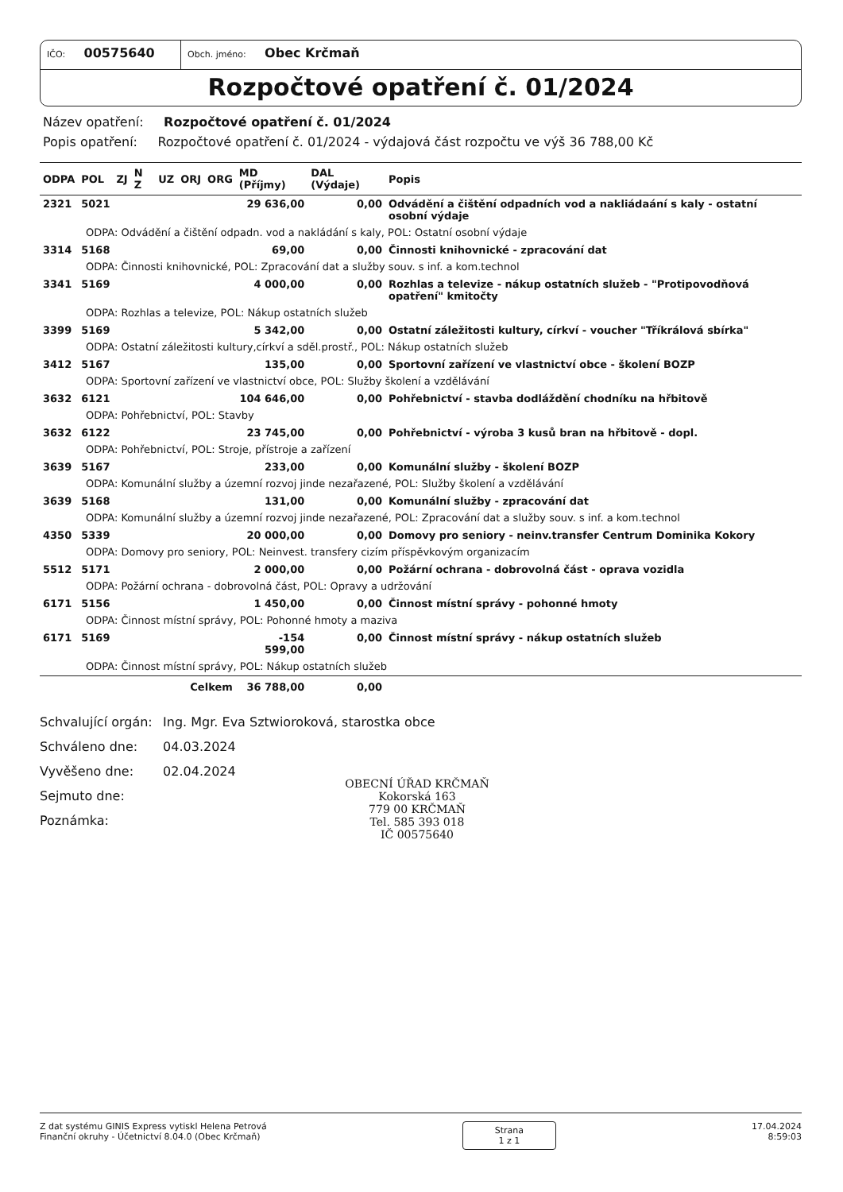IČO: 00575640
Obch. jméno: Obec Krčmaň
Rozpočtové opatření č. 01/2024
Název opatření: Rozpočtové opatření č. 01/2024
Popis opatření: Rozpočtové opatření č. 01/2024 - výdajová část rozpočtu ve výš 36 788,00 Kč
| ODPA | POL | ZJ | N Z | UZ | ORJ | ORG | MD (Příjmy) | DAL (Výdaje) | Popis |
| --- | --- | --- | --- | --- | --- | --- | --- | --- | --- |
| 2321 | 5021 | | | | | | 29 636,00 | 0,00 | Odvádění a čištění odpadních vod a nakliádaání s kaly - ostatní osobní výdaje |
| ODPA: Odvádění a čištění odpadn. vod a nakládání s kaly, POL: Ostatní osobní výdaje | | | | | | | | | |
| 3314 | 5168 | | | | | | 69,00 | 0,00 | Činnosti knihovnické - zpracování dat |
| ODPA: Činnosti knihovnické, POL: Zpracování dat a služby souv. s inf. a kom.technol | | | | | | | | | |
| 3341 | 5169 | | | | | | 4 000,00 | 0,00 | Rozhlas a televize - nákup ostatních služeb - "Protipovodňová opatření" kmitočty |
| ODPA: Rozhlas a televize, POL: Nákup ostatních služeb | | | | | | | | | |
| 3399 | 5169 | | | | | | 5 342,00 | 0,00 | Ostatní záležitosti kultury, církví - voucher "Tříkrálová sbírka" |
| ODPA: Ostatní záležitosti kultury,církví a sděl.prostř., POL: Nákup ostatních služeb | | | | | | | | | |
| 3412 | 5167 | | | | | | 135,00 | 0,00 | Sportovní zařízení ve vlastnictví obce - školení BOZP |
| ODPA: Sportovní zařízení ve vlastnictví obce, POL: Služby školení a vzdělávání | | | | | | | | | |
| 3632 | 6121 | | | | | | 104 646,00 | 0,00 | Pohřebnictví - stavba dodláždění chodníku na hřbitově |
| ODPA: Pohřebnictví, POL: Stavby | | | | | | | | | |
| 3632 | 6122 | | | | | | 23 745,00 | 0,00 | Pohřebnictví - výroba 3 kusů bran na hřbitově - dopl. |
| ODPA: Pohřebnictví, POL: Stroje, přístroje a zařízení | | | | | | | | | |
| 3639 | 5167 | | | | | | 233,00 | 0,00 | Komunální služby - školení BOZP |
| ODPA: Komunální služby a územní rozvoj jinde nezařazené, POL: Služby školení a vzdělávání | | | | | | | | | |
| 3639 | 5168 | | | | | | 131,00 | 0,00 | Komunální služby - zpracování dat |
| ODPA: Komunální služby a územní rozvoj jinde nezařazené, POL: Zpracování dat a služby souv. s inf. a kom.technol | | | | | | | | | |
| 4350 | 5339 | | | | | | 20 000,00 | 0,00 | Domovy pro seniory - neinv.transfer Centrum Dominika Kokory |
| ODPA: Domovy pro seniory, POL: Neinvest. transfery cizím příspěvkovým organizacím | | | | | | | | | |
| 5512 | 5171 | | | | | | 2 000,00 | 0,00 | Požární ochrana - dobrovolná část - oprava vozidla |
| ODPA: Požární ochrana - dobrovolná část, POL: Opravy a udržování | | | | | | | | | |
| 6171 | 5156 | | | | | | 1 450,00 | 0,00 | Činnost místní správy - pohonné hmoty |
| ODPA: Činnost místní správy, POL: Pohonné hmoty a maziva | | | | | | | | | |
| 6171 | 5169 | | | | | | -154 599,00 | 0,00 | Činnost místní správy - nákup ostatních služeb |
| ODPA: Činnost místní správy, POL: Nákup ostatních služeb | | | | | | | | | |
| Celkem | | | | | | | 36 788,00 | 0,00 | |
Schvalující orgán: Ing. Mgr. Eva Sztwioroková, starostka obce
Schváleno dne: 04.03.2024
Vyvěšeno dne: 02.04.2024
Sejmuto dne:
Poznámka:
OBECNÍ ÚŘAD KRČMAŇ
Kokorská 163
779 00 KRČMAŇ
Tel. 585 393 018
IČ 00575640
Z dat systému GINIS Express vytiskl Helena Petrová
Finanční okruhy - Účetnictví 8.04.0 (Obec Krčmaň)
Strana
1 z 1
17.04.2024
8:59:03